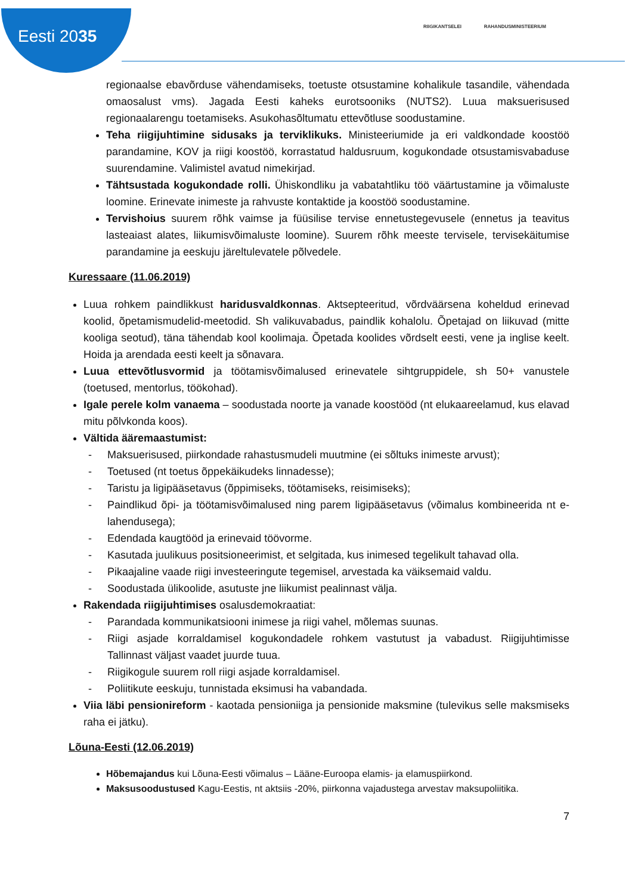Eesti 2035
RIIGIKANTSELEI RAHANDUSMINISTEERIUM
regionaalse ebavõrduse vähendamiseks, toetuste otsustamine kohalikule tasandile, vähendada omaosalust vms). Jagada Eesti kaheks eurotsooniks (NUTS2). Luua maksuerisused regionaalarengu toetamiseks. Asukohasõltumatu ettevõtluse soodustamine.
Teha riigijuhtimine sidusaks ja terviklikuks. Ministeeriumide ja eri valdkondade koostöö parandamine, KOV ja riigi koostöö, korrastatud haldusruum, kogukondade otsustamisvabaduse suurendamine. Valimistel avatud nimekirjad.
Tähtsustada kogukondade rolli. Ühiskondliku ja vabatahtliku töö väärtustamine ja võimaluste loomine. Erinevate inimeste ja rahvuste kontaktide ja koostöö soodustamine.
Tervishoius suurem rõhk vaimse ja füüsilise tervise ennetustegevusele (ennetus ja teavitus lasteaiast alates, liikumisvõimaluste loomine). Suurem rõhk meeste tervisele, tervisekäitumise parandamine ja eeskuju järeltulevatele põlvedele.
Kuressaare (11.06.2019)
Luua rohkem paindlikkust haridusvaldkonnas. Aktsepteeritud, võrdväärsena koheldud erinevad koolid, õpetamismudelid-meetodid. Sh valikuvabadus, paindlik kohalolu. Õpetajad on liikuvad (mitte kooliga seotud), täna tähendab kool koolimaja. Õpetada koolides võrdselt eesti, vene ja inglise keelt. Hoida ja arendada eesti keelt ja sõnavara.
Luua ettevõtlusvormid ja töötamisvõimalused erinevatele sihtgruppidele, sh 50+ vanustele (toetused, mentorlus, töökohad).
Igale perele kolm vanaema – soodustada noorte ja vanade koostööd (nt elukaareelamud, kus elavad mitu põlvkonda koos).
Vältida ääremaastumist:
- Maksuerisused, piirkondade rahastusmudeli muutmine (ei sõltuks inimeste arvust);
- Toetused (nt toetus õppekäikudeks linnadesse);
- Taristu ja ligipääsetavus (õppimiseks, töötamiseks, reisimiseks);
- Paindlikud õpi- ja töötamisvõimalused ning parem ligipääsetavus (võimalus kombineerida nt e-lahendusega);
- Edendada kaugtööd ja erinevaid töövorme.
- Kasutada juulikuus positsioneerimist, et selgitada, kus inimesed tegelikult tahavad olla.
- Pikaajaline vaade riigi investeeringute tegemisel, arvestada ka väiksemaid valdu.
- Soodustada ülikoolide, asutuste jne liikumist pealinnast välja.
Rakendada riigijuhtimises osalusdemokraatiat:
- Parandada kommunikatsiooni inimese ja riigi vahel, mõlemas suunas.
- Riigi asjade korraldamisel kogukondadele rohkem vastutust ja vabadust. Riigijuhtimisse Tallinnast väljast vaadet juurde tuua.
- Riigikogule suurem roll riigi asjade korraldamisel.
- Poliitikute eeskuju, tunnistada eksimusi ha vabandada.
Viia läbi pensionireform - kaotada pensioniiga ja pensionide maksmine (tulevikus selle maksmiseks raha ei jätku).
Lõuna-Eesti (12.06.2019)
Hõbemajandus kui Lõuna-Eesti võimalus – Lääne-Euroopa elamis- ja elamuspiirkond.
Maksusoodustused Kagu-Eestis, nt aktsiis -20%, piirkonna vajadustega arvestav maksupoliitika.
7